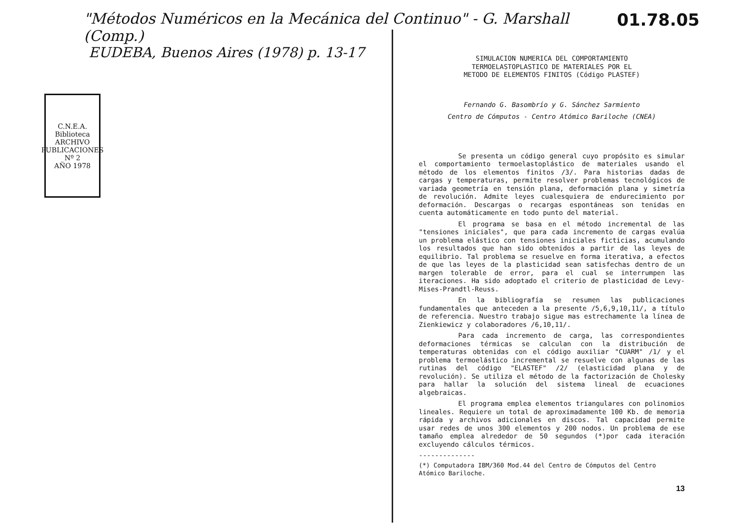"Métodos Numéricos en la Mecánica del Continuo" - G. Marshall (Comp.) 01.78.05
EUDEBA, Buenos Aires (1978) p. 13-17
C.N.E.A. Biblioteca
ARCHIVO PUBLICACIONES
Nº 2
AÑO 1978
SIMULACION NUMERICA DEL COMPORTAMIENTO
TERMOELASTOPLASTICO DE MATERIALES POR EL
METODO DE ELEMENTOS FINITOS (Código PLASTEF)
Fernando G. Basombrío y G. Sánchez Sarmiento
Centro de Cómputos - Centro Atómico Bariloche (CNEA)
Se presenta un código general cuyo propósito es simular el comportamiento termoelastoplástico de materiales usando el método de los elementos finitos /3/. Para historias dadas de cargas y temperaturas, permite resolver problemas tecnológicos de variada geometría en tensión plana, deformación plana y simetría de revolución. Admite leyes cualesquiera de endurecimiento por deformación. Descargas o recargas espontáneas son tenidas en cuenta automáticamente en todo punto del material.
El programa se basa en el método incremental de las "tensiones iniciales", que para cada incremento de cargas evalúa un problema elástico con tensiones iniciales ficticias, acumulando los resultados que han sido obtenidos a partir de las leyes de equilibrio. Tal problema se resuelve en forma iterativa, a efectos de que las leyes de la plasticidad sean satisfechas dentro de un margen tolerable de error, para el cual se interrumpen las iteraciones. Ha sido adoptado el criterio de plasticidad de Levy-Mises-Prandtl-Reuss.
En la bibliografía se resumen las publicaciones fundamentales que anteceden a la presente /5,6,9,10,11/, a título de referencia. Nuestro trabajo sigue mas estrechamente la línea de Zienkiewicz y colaboradores /6,10,11/.
Para cada incremento de carga, las correspondientes deformaciones térmicas se calculan con la distribución de temperaturas obtenidas con el código auxiliar "CUARM" /1/ y el problema termoelástico incremental se resuelve con algunas de las rutinas del código "ELASTEF" /2/ (elasticidad plana y de revolución). Se utiliza el método de la factorización de Cholesky para hallar la solución del sistema lineal de ecuaciones algebraicas.
El programa emplea elementos triangulares con polinomios lineales. Requiere un total de aproximadamente 100 Kb. de memoria rápida y archivos adicionales en discos. Tal capacidad permite usar redes de unos 300 elementos y 200 nodos. Un problema de ese tamaño emplea alrededor de 50 segundos (*)por cada iteración excluyendo cálculos térmicos.
--------------
(*) Computadora IBM/360 Mod.44 del Centro de Cómputos del Centro Atómico Bariloche.
13